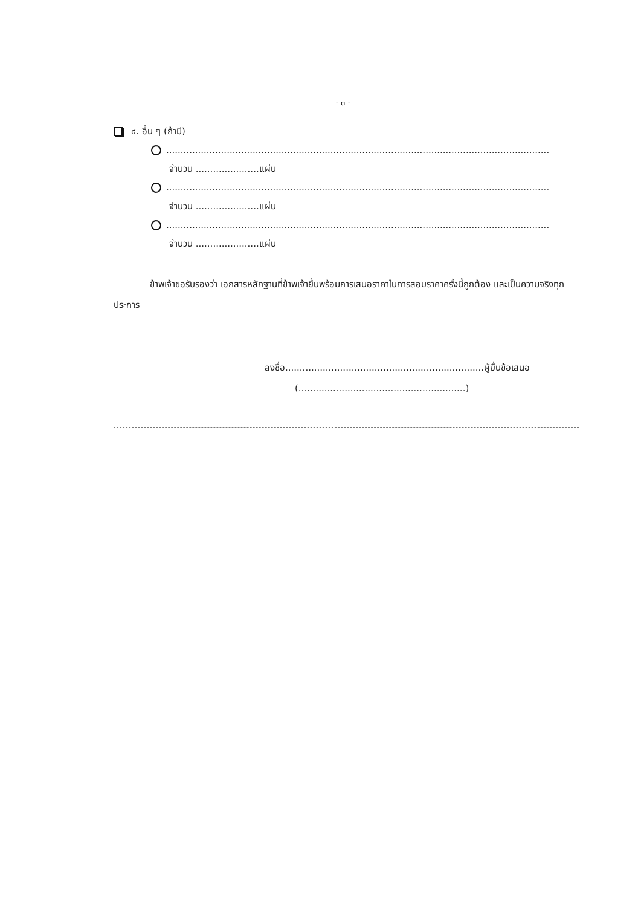- ๓ -
๔. อื่น ๆ (ถ้ามี)
.....................................................................................................................................
จำนวน ......................แผ่น
.....................................................................................................................................
จำนวน ......................แผ่น
.....................................................................................................................................
จำนวน ......................แผ่น
ข้าพเจ้าขอรับรองว่า เอกสารหลักฐานที่ข้าพเจ้ายื่นพร้อมการเสนอราคาในการสอบราคาครั้งนี้ถูกต้อง และเป็นความจริงทุกประการ
ลงชื่อ.....................................................................ผู้ยื่นข้อเสนอ
(..........................................................)